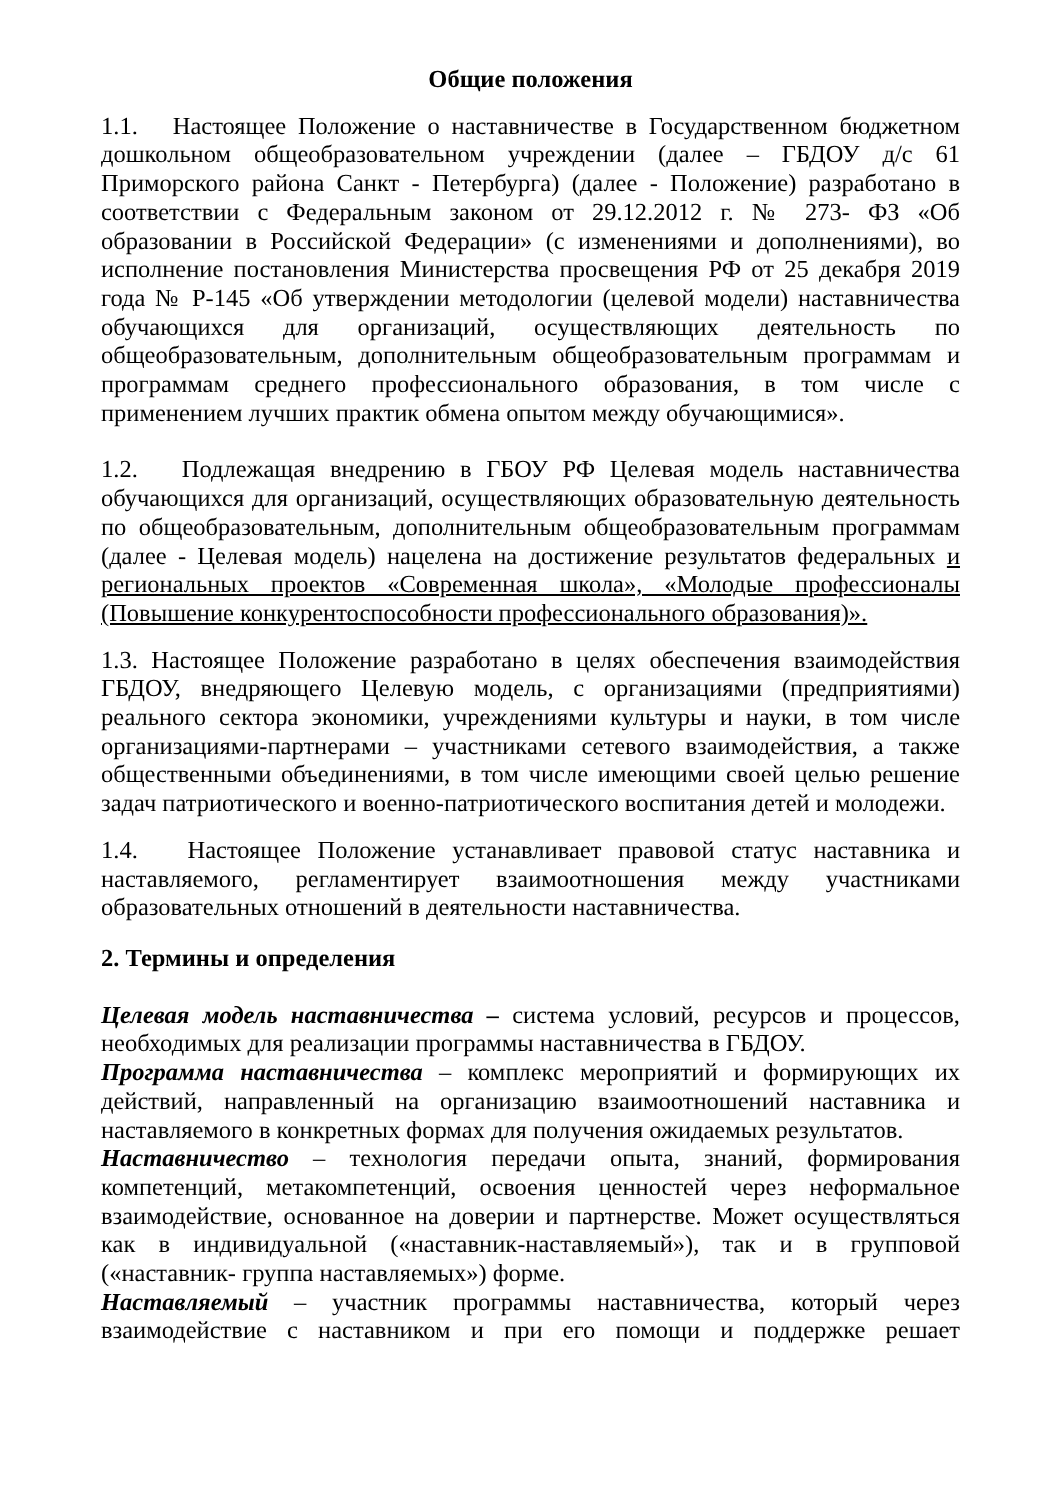Общие положения
1.1. Настоящее Положение о наставничестве в Государственном бюджетном дошкольном общеобразовательном учреждении (далее – ГБДОУ д/с 61 Приморского района Санкт - Петербурга) (далее - Положение) разработано в соответствии с Федеральным законом от 29.12.2012 г. № 273- ФЗ «Об образовании в Российской Федерации» (с изменениями и дополнениями), во исполнение постановления Министерства просвещения РФ от 25 декабря 2019 года № Р-145 «Об утверждении методологии (целевой модели) наставничества обучающихся для организаций, осуществляющих деятельность по общеобразовательным, дополнительным общеобразовательным программам и программам среднего профессионального образования, в том числе с применением лучших практик обмена опытом между обучающимися».
1.2. Подлежащая внедрению в ГБОУ РФ Целевая модель наставничества обучающихся для организаций, осуществляющих образовательную деятельность по общеобразовательным, дополнительным общеобразовательным программам (далее - Целевая модель) нацелена на достижение результатов федеральных и региональных проектов «Современная школа», «Молодые профессионалы (Повышение конкурентоспособности профессионального образования)».
1.3. Настоящее Положение разработано в целях обеспечения взаимодействия ГБДОУ, внедряющего Целевую модель, с организациями (предприятиями) реального сектора экономики, учреждениями культуры и науки, в том числе организациями-партнерами – участниками сетевого взаимодействия, а также общественными объединениями, в том числе имеющими своей целью решение задач патриотического и военно-патриотического воспитания детей и молодежи.
1.4. Настоящее Положение устанавливает правовой статус наставника и наставляемого, регламентирует взаимоотношения между участниками образовательных отношений в деятельности наставничества.
2. Термины и определения
Целевая модель наставничества – система условий, ресурсов и процессов, необходимых для реализации программы наставничества в ГБДОУ.
Программа наставничества – комплекс мероприятий и формирующих их действий, направленный на организацию взаимоотношений наставника и наставляемого в конкретных формах для получения ожидаемых результатов.
Наставничество – технология передачи опыта, знаний, формирования компетенций, метакомпетенций, освоения ценностей через неформальное взаимодействие, основанное на доверии и партнерстве. Может осуществляться как в индивидуальной («наставник-наставляемый»), так и в групповой («наставник- группа наставляемых») форме.
Наставляемый – участник программы наставничества, который через взаимодействие с наставником и при его помощи и поддержке решает